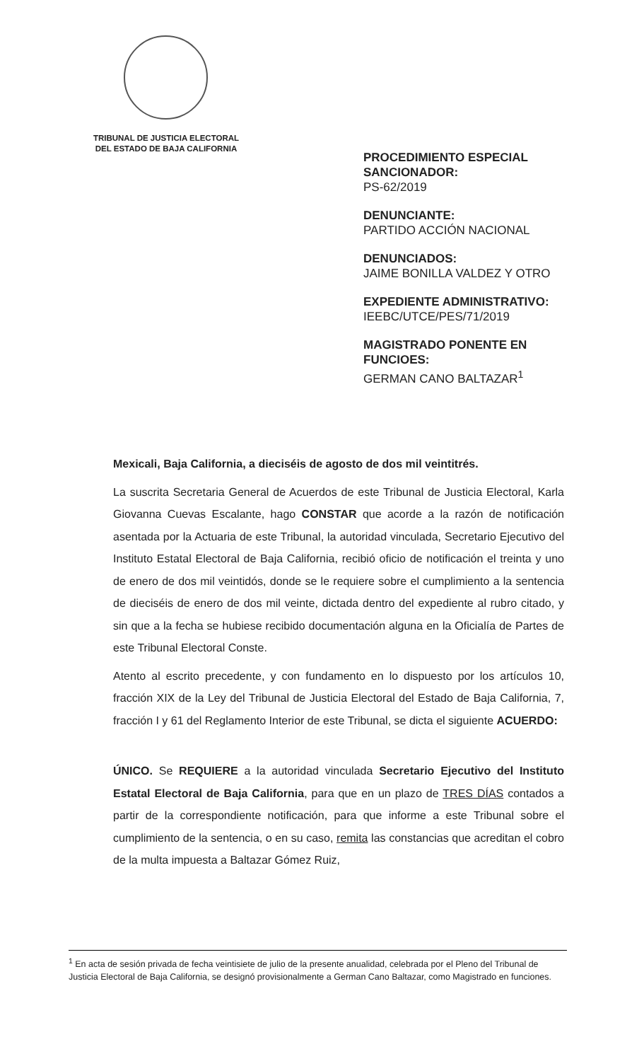TRIBUNAL DE JUSTICIA ELECTORAL
DEL ESTADO DE BAJA CALIFORNIA
PROCEDIMIENTO ESPECIAL SANCIONADOR:
PS-62/2019
DENUNCIANTE:
PARTIDO ACCIÓN NACIONAL
DENUNCIADOS:
JAIME BONILLA VALDEZ Y OTRO
EXPEDIENTE ADMINISTRATIVO:
IEEBC/UTCE/PES/71/2019
MAGISTRADO PONENTE EN FUNCIOES:
GERMAN CANO BALTAZAR<sup>1</sup>
Mexicali, Baja California, a dieciséis de agosto de dos mil veintitrés.
La suscrita Secretaria General de Acuerdos de este Tribunal de Justicia Electoral, Karla Giovanna Cuevas Escalante, hago CONSTAR que acorde a la razón de notificación asentada por la Actuaria de este Tribunal, la autoridad vinculada, Secretario Ejecutivo del Instituto Estatal Electoral de Baja California, recibió oficio de notificación el treinta y uno de enero de dos mil veintidós, donde se le requiere sobre el cumplimiento a la sentencia de dieciséis de enero de dos mil veinte, dictada dentro del expediente al rubro citado, y sin que a la fecha se hubiese recibido documentación alguna en la Oficialía de Partes de este Tribunal Electoral Conste.
Atento al escrito precedente, y con fundamento en lo dispuesto por los artículos 10, fracción XIX de la Ley del Tribunal de Justicia Electoral del Estado de Baja California, 7, fracción I y 61 del Reglamento Interior de este Tribunal, se dicta el siguiente ACUERDO:
ÚNICO. Se REQUIERE a la autoridad vinculada Secretario Ejecutivo del Instituto Estatal Electoral de Baja California, para que en un plazo de TRES DÍAS contados a partir de la correspondiente notificación, para que informe a este Tribunal sobre el cumplimiento de la sentencia, o en su caso, remita las constancias que acreditan el cobro de la multa impuesta a Baltazar Gómez Ruiz,
<sup>1</sup> En acta de sesión privada de fecha veintisiete de julio de la presente anualidad, celebrada por el Pleno del Tribunal de Justicia Electoral de Baja California, se designó provisionalmente a German Cano Baltazar, como Magistrado en funciones.